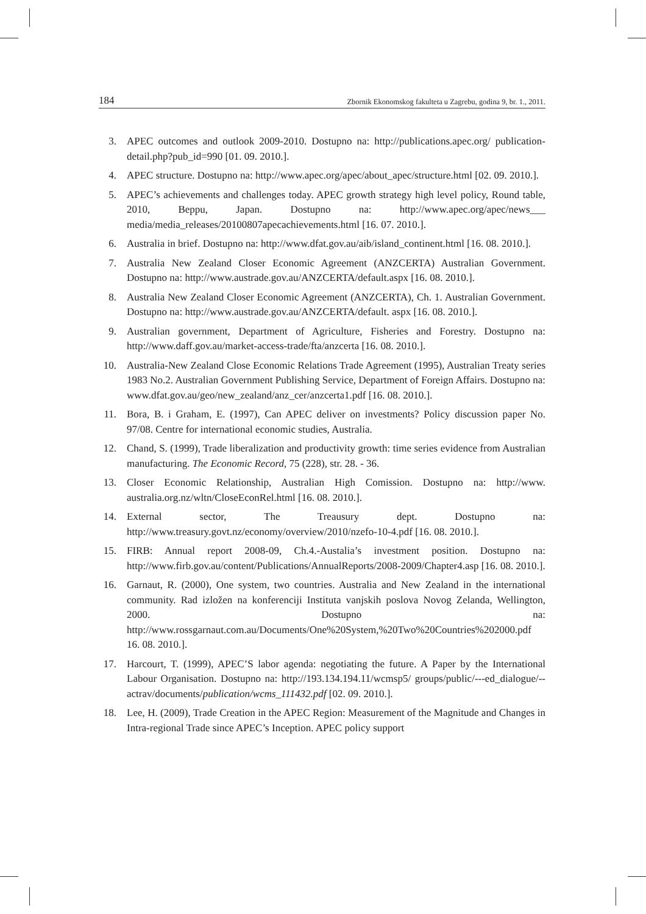184 Zbornik Ekonomskog fakulteta u Zagrebu, godina 9, br. 1., 2011.
3. APEC outcomes and outlook 2009-2010. Dostupno na: http://publications.apec.org/ publication-detail.php?pub_id=990 [01. 09. 2010.].
4. APEC structure. Dostupno na: http://www.apec.org/apec/about_apec/structure.html [02. 09. 2010.].
5. APEC’s achievements and challenges today. APEC growth strategy high level policy, Round table, 2010, Beppu, Japan. Dostupno na: http://www.apec.org/apec/news___ media/media_releases/20100807apecachievements.html [16. 07. 2010.].
6. Australia in brief. Dostupno na: http://www.dfat.gov.au/aib/island_continent.html [16. 08. 2010.].
7. Australia New Zealand Closer Economic Agreement (ANZCERTA) Australian Government. Dostupno na: http://www.austrade.gov.au/ANZCERTA/default.aspx [16. 08. 2010.].
8. Australia New Zealand Closer Economic Agreement (ANZCERTA), Ch. 1. Australian Government. Dostupno na: http://www.austrade.gov.au/ANZCERTA/default. aspx [16. 08. 2010.].
9. Australian government, Department of Agriculture, Fisheries and Forestry. Dostupno na: http://www.daff.gov.au/market-access-trade/fta/anzcerta [16. 08. 2010.].
10. Australia-New Zealand Close Economic Relations Trade Agreement (1995), Australian Treaty series 1983 No.2. Australian Government Publishing Service, Department of Foreign Affairs. Dostupno na: www.dfat.gov.au/geo/new_zealand/anz_cer/anzcerta1.pdf [16. 08. 2010.].
11. Bora, B. i Graham, E. (1997), Can APEC deliver on investments? Policy discussion paper No. 97/08. Centre for international economic studies, Australia.
12. Chand, S. (1999), Trade liberalization and productivity growth: time series evidence from Australian manufacturing. The Economic Record, 75 (228), str. 28. - 36.
13. Closer Economic Relationship, Australian High Comission. Dostupno na: http://www. australia.org.nz/wltn/CloseEconRel.html [16. 08. 2010.].
14. External sector, The Treausury dept. Dostupno na: http://www.treasury.govt.nz/economy/overview/2010/nzefo-10-4.pdf [16. 08. 2010.].
15. FIRB: Annual report 2008-09, Ch.4.-Austalia’s investment position. Dostupno na: http://www.firb.gov.au/content/Publications/AnnualReports/2008-2009/Chapter4.asp [16. 08. 2010.].
16. Garnaut, R. (2000), One system, two countries. Australia and New Zealand in the international community. Rad izložen na konferenciji Instituta vanjskih poslova Novog Zelanda, Wellington, 2000. Dostupno na: http://www.rossgarnaut.com.au/Documents/One%20System,%20Two%20Countries%202000.pdf 16. 08. 2010.].
17. Harcourt, T. (1999), APEC’S labor agenda: negotiating the future. A Paper by the International Labour Organisation. Dostupno na: http://193.134.194.11/wcmsp5/ groups/public/---ed_dialogue/--actrav/documents/publication/wcms_111432.pdf [02. 09. 2010.].
18. Lee, H. (2009), Trade Creation in the APEC Region: Measurement of the Magnitude and Changes in Intra-regional Trade since APEC’s Inception. APEC policy support